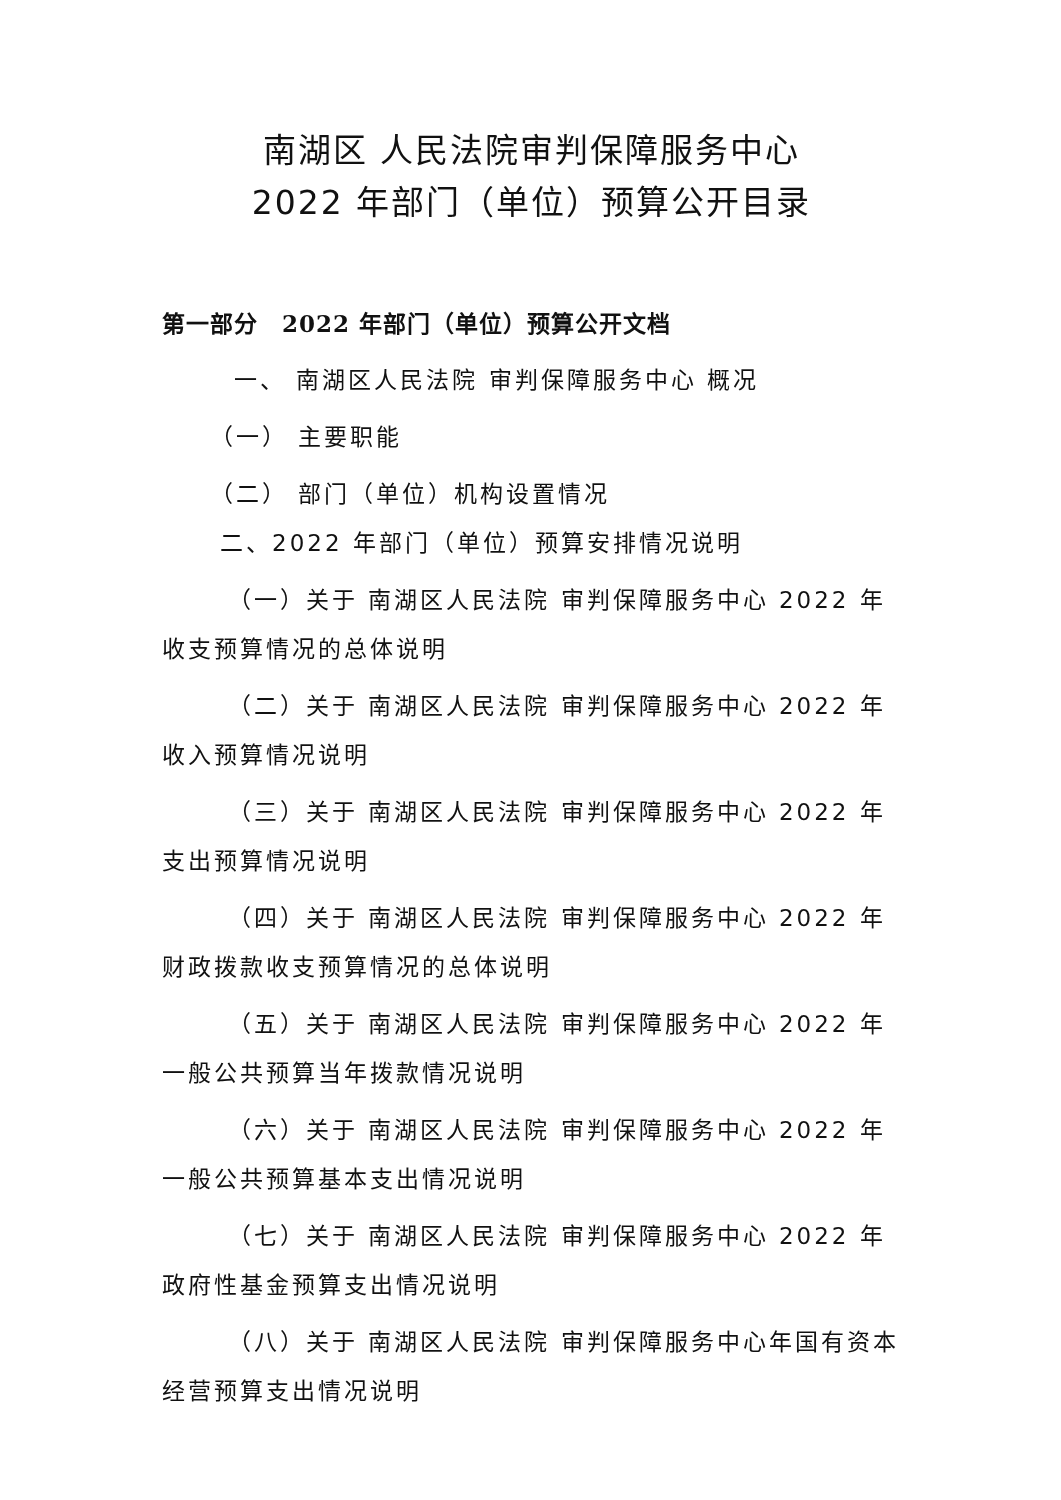南湖区 人民法院审判保障服务中心
2022 年部门（单位）预算公开目录
第一部分　2022 年部门（单位）预算公开文档
一、 南湖区人民法院 审判保障服务中心 概况
（一） 主要职能
（二） 部门（单位）机构设置情况
二、2022 年部门（单位）预算安排情况说明
（一）关于 南湖区人民法院 审判保障服务中心 2022 年收支预算情况的总体说明
（二）关于 南湖区人民法院 审判保障服务中心 2022 年收入预算情况说明
（三）关于 南湖区人民法院 审判保障服务中心 2022 年支出预算情况说明
（四）关于 南湖区人民法院 审判保障服务中心 2022 年财政拨款收支预算情况的总体说明
（五）关于 南湖区人民法院 审判保障服务中心 2022 年一般公共预算当年拨款情况说明
（六）关于 南湖区人民法院 审判保障服务中心 2022 年一般公共预算基本支出情况说明
（七）关于 南湖区人民法院 审判保障服务中心 2022 年政府性基金预算支出情况说明
（八）关于 南湖区人民法院 审判保障服务中心年国有资本经营预算支出情况说明